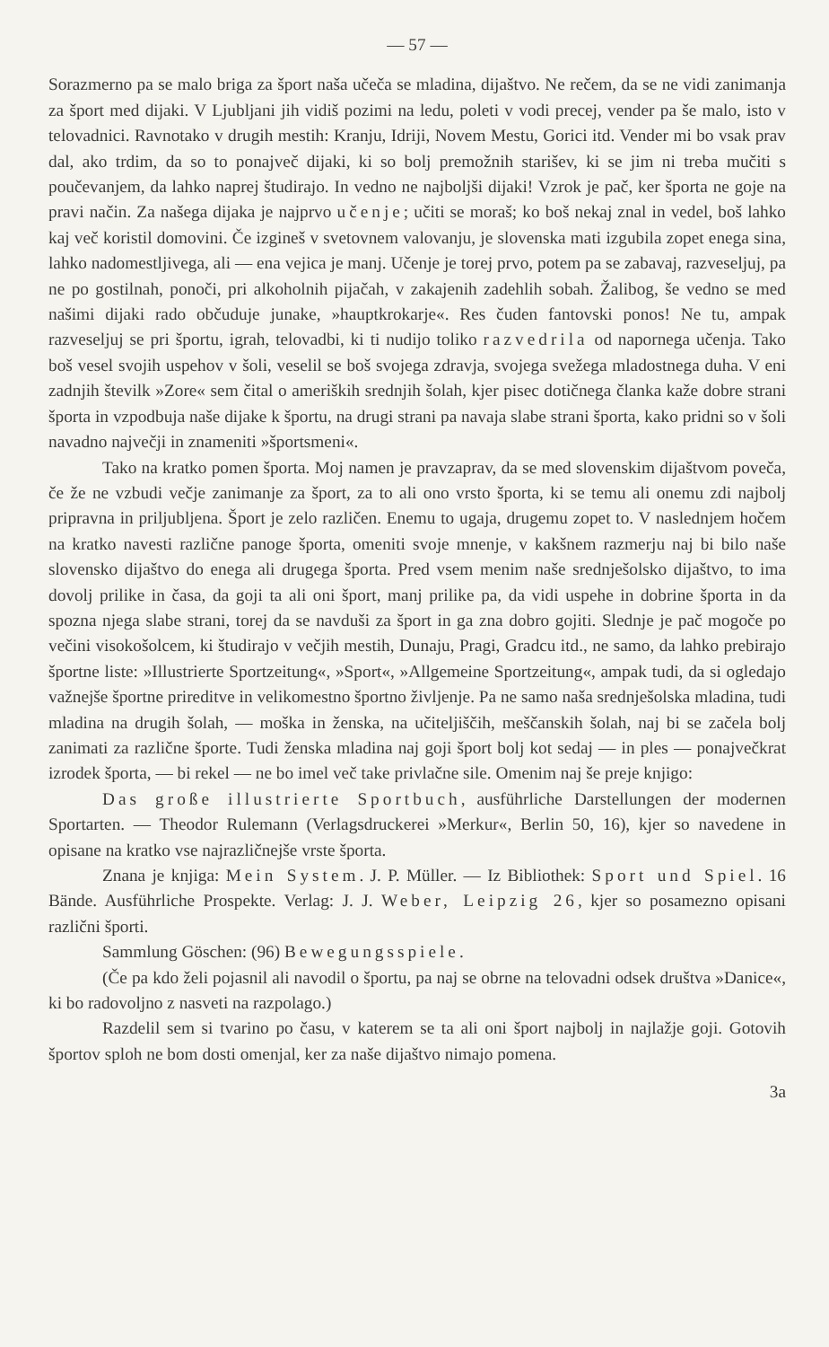— 57 —
Sorazmerno pa se malo briga za šport naša učeča se mladina, dijaštvo. Ne rečem, da se ne vidi zanimanja za šport med dijaki. V Ljubljani jih vidiš pozimi na ledu, poleti v vodi precej, vender pa še malo, isto v telovadnici. Ravnotako v drugih mestih: Kranju, Idriji, Novem Mestu, Gorici itd. Vender mi bo vsak prav dal, ako trdim, da so to ponajveč dijaki, ki so bolj premožnih starišev, ki se jim ni treba mučiti s poučevanjem, da lahko naprej študirajo. In vedno ne najboljši dijaki! Vzrok je pač, ker športa ne goje na pravi način. Za našega dijaka je najprvo učenje; učiti se moraš; ko boš nekaj znal in vedel, boš lahko kaj več koristil domovini. Če izgineš v svetovnem valovanju, je slovenska mati izgubila zopet enega sina, lahko nadomestljivega, ali — ena vejica je manj. Učenje je torej prvo, potem pa se zabavaj, razveseljuj, pa ne po gostilnah, ponoči, pri alkoholnih pijačah, v zakajenih zadehlih sobah. Žalibog, še vedno se med našimi dijaki rado občuduje junake, »hauptkrokarje«. Res čuden fantovski ponos! Ne tu, ampak razveseljuj se pri športu, igrah, telovadbi, ki ti nudijo toliko razvedrila od napornega učenja. Tako boš vesel svojih uspehov v šoli, veselil se boš svojega zdravja, svojega svežega mladostnega duha. V eni zadnjih številk »Zore« sem čital o ameriških srednjih šolah, kjer pisec dotičnega članka kaže dobre strani športa in vzpodbuja naše dijake k športu, na drugi strani pa navaja slabe strani športa, kako pridni so v šoli navadno največji in znameniti »športsmeni«.
Tako na kratko pomen športa. Moj namen je pravzaprav, da se med slovenskim dijaštvom poveča, če že ne vzbudi večje zanimanje za šport, za to ali ono vrsto športa, ki se temu ali onemu zdi najbolj pripravna in priljubljena. Šport je zelo različen. Enemu to ugaja, drugemu zopet to. V naslednjem hočem na kratko navesti različne panoge športa, omeniti svoje mnenje, v kakšnem razmerju naj bi bilo naše slovensko dijaštvo do enega ali drugega športa. Pred vsem menim naše srednješolsko dijaštvo, to ima dovolj prilike in časa, da goji ta ali oni šport, manj prilike pa, da vidi uspehe in dobrine športa in da spozna njega slabe strani, torej da se navduši za šport in ga zna dobro gojiti. Slednje je pač mogoče po večini visokošolcem, ki študirajo v večjih mestih, Dunaju, Pragi, Gradcu itd., ne samo, da lahko prebirajo športne liste: »Illustrierte Sportzeitung«, »Sport«, »Allgemeine Sportzeitung«, ampak tudi, da si ogledajo važnejše športne prireditve in velikomestno športno življenje. Pa ne samo naša srednješolska mladina, tudi mladina na drugih šolah, — moška in ženska, na učiteljiščih, meščanskih šolah, naj bi se začela bolj zanimati za različne športe. Tudi ženska mladina naj goji šport bolj kot sedaj — in ples — ponajvečkrat izrodek športa, — bi rekel — ne bo imel več take privlačne sile. Omenim naj še preje knjigo:
Das große illustrierte Sportbuch, ausführliche Darstellungen der modernen Sportarten. — Theodor Rulemann (Verlagsdruckerei »Merkur«, Berlin 50, 16), kjer so navedene in opisane na kratko vse najrazličnejše vrste športa.
Znana je knjiga: Mein System. J. P. Müller. — Iz Bibliothek: Sport und Spiel. 16 Bände. Ausführliche Prospekte. Verlag: J. J. Weber, Leipzig 26, kjer so posamezno opisani različni športi.
Sammlung Göschen: (96) Bewegungsspiele.
(Če pa kdo želi pojasnil ali navodil o športu, pa naj se obrne na telovadni odsek društva »Danice«, ki bo radovoljno z nasveti na razpolago.)
Razdelil sem si tvarino po času, v katerem se ta ali oni šport najbolj in najlažje goji. Gotovih športov sploh ne bom dosti omenjal, ker za naše dijaštvo nimajo pomena.
3a